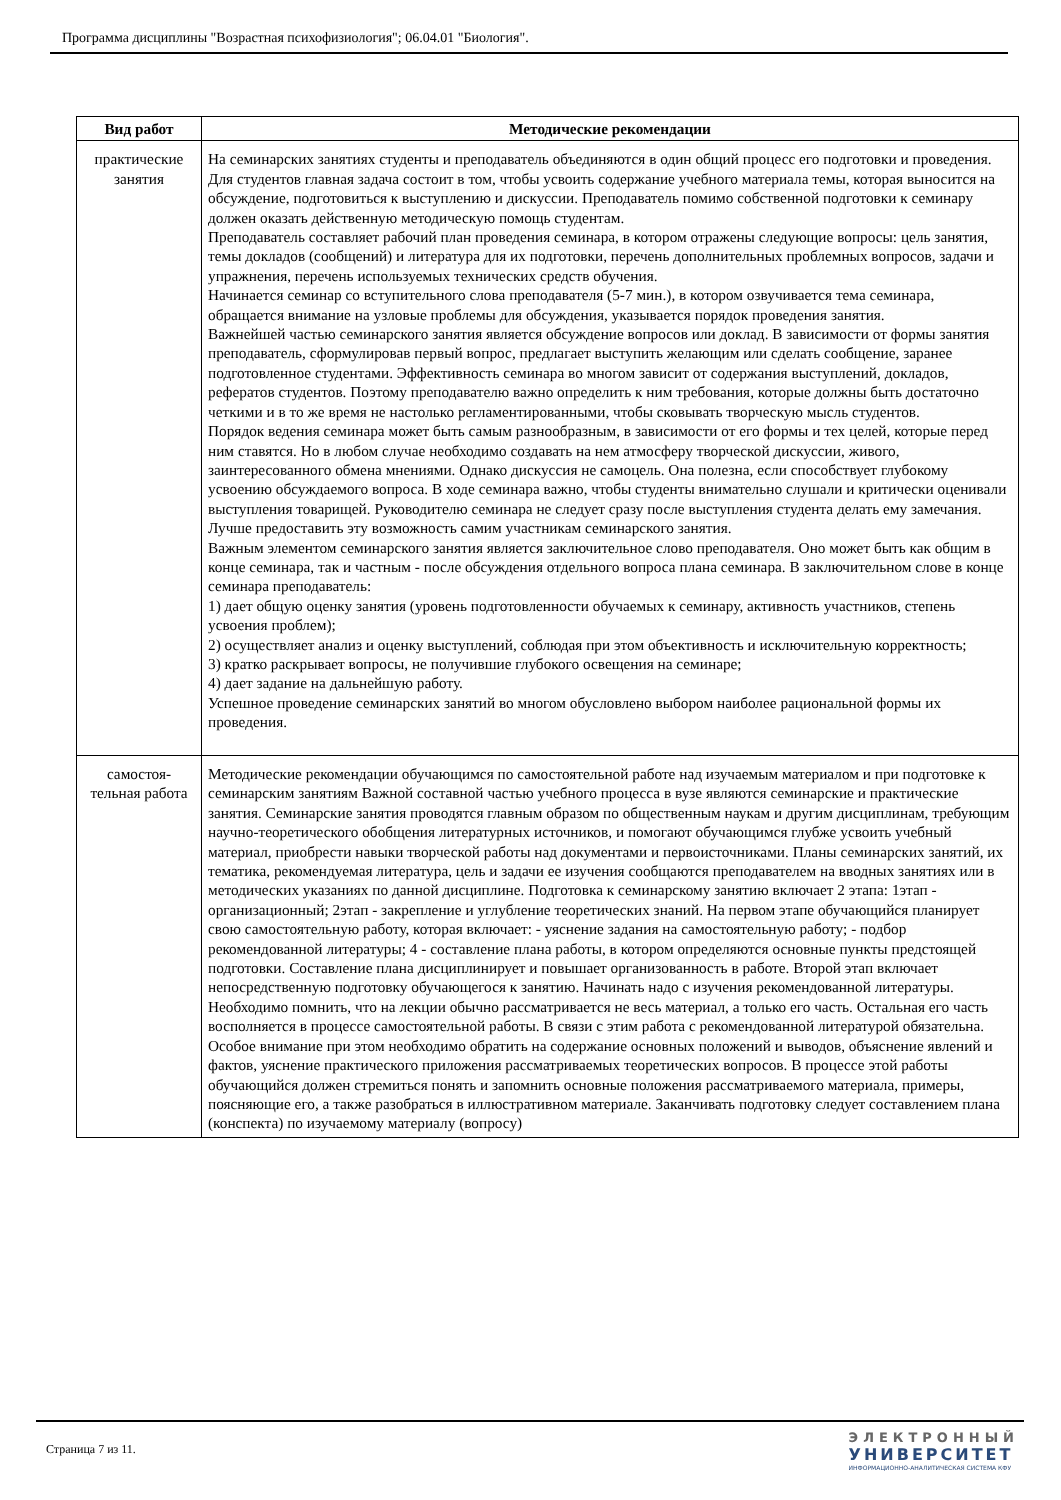Программа дисциплины "Возрастная психофизиология"; 06.04.01 "Биология".
| Вид работ | Методические рекомендации |
| --- | --- |
| практические занятия | На семинарских занятиях студенты и преподаватель объединяются в один общий процесс его подготовки и проведения. Для студентов главная задача состоит в том, чтобы усвоить содержание учебного материала темы, которая выносится на обсуждение, подготовиться к выступлению и дискуссии. Преподаватель помимо собственной подготовки к семинару должен оказать действенную методическую помощь студентам. Преподаватель составляет рабочий план проведения семинара, в котором отражены следующие вопросы: цель занятия, темы докладов (сообщений) и литература для их подготовки, перечень дополнительных проблемных вопросов, задачи и упражнения, перечень используемых технических средств обучения. Начинается семинар со вступительного слова преподавателя (5-7 мин.), в котором озвучивается тема семинара, обращается внимание на узловые проблемы для обсуждения, указывается порядок проведения занятия. Важнейшей частью семинарского занятия является обсуждение вопросов или доклад. В зависимости от формы занятия преподаватель, сформулировав первый вопрос, предлагает выступить желающим или сделать сообщение, заранее подготовленное студентами. Эффективность семинара во многом зависит от содержания выступлений, докладов, рефератов студентов. Поэтому преподавателю важно определить к ним требования, которые должны быть достаточно четкими и в то же время не настолько регламентированными, чтобы сковывать творческую мысль студентов. Порядок ведения семинара может быть самым разнообразным, в зависимости от его формы и тех целей, которые перед ним ставятся. Но в любом случае необходимо создавать на нем атмосферу творческой дискуссии, живого, заинтересованного обмена мнениями. Однако дискуссия не самоцель. Она полезна, если способствует глубокому усвоению обсуждаемого вопроса. В ходе семинара важно, чтобы студенты внимательно слушали и критически оценивали выступления товарищей. Руководителю семинара не следует сразу после выступления студента делать ему замечания. Лучше предоставить эту возможность самим участникам семинарского занятия. Важным элементом семинарского занятия является заключительное слово преподавателя. Оно может быть как общим в конце семинара, так и частным - после обсуждения отдельного вопроса плана семинара. В заключительном слове в конце семинара преподаватель: 1) дает общую оценку занятия (уровень подготовленности обучаемых к семинару, активность участников, степень усвоения проблем); 2) осуществляет анализ и оценку выступлений, соблюдая при этом объективность и исключительную корректность; 3) кратко раскрывает вопросы, не получившие глубокого освещения на семинаре; 4) дает задание на дальнейшую работу. Успешное проведение семинарских занятий во многом обусловлено выбором наиболее рациональной формы их проведения. |
| самостоя- тельная работа | Методические рекомендации обучающимся по самостоятельной работе над изучаемым материалом и при подготовке к семинарским занятиям Важной составной частью учебного процесса в вузе являются семинарские и практические занятия. Семинарские занятия проводятся главным образом по общественным наукам и другим дисциплинам, требующим научно-теоретического обобщения литературных источников, и помогают обучающимся глубже усвоить учебный материал, приобрести навыки творческой работы над документами и первоисточниками. Планы семинарских занятий, их тематика, рекомендуемая литература, цель и задачи ее изучения сообщаются преподавателем на вводных занятиях или в методических указаниях по данной дисциплине. Подготовка к семинарскому занятию включает 2 этапа: 1этап - организационный; 2этап - закрепление и углубление теоретических знаний. На первом этапе обучающийся планирует свою самостоятельную работу, которая включает: - уяснение задания на самостоятельную работу; - подбор рекомендованной литературы; 4 - составление плана работы, в котором определяются основные пункты предстоящей подготовки. Составление плана дисциплинирует и повышает организованность в работе. Второй этап включает непосредственную подготовку обучающегося к занятию. Начинать надо с изучения рекомендованной литературы. Необходимо помнить, что на лекции обычно рассматривается не весь материал, а только его часть. Остальная его часть восполняется в процессе самостоятельной работы. В связи с этим работа с рекомендованной литературой обязательна. Особое внимание при этом необходимо обратить на содержание основных положений и выводов, объяснение явлений и фактов, уяснение практического приложения рассматриваемых теоретических вопросов. В процессе этой работы обучающийся должен стремиться понять и запомнить основные положения рассматриваемого материала, примеры, поясняющие его, а также разобраться в иллюстративном материале. Заканчивать подготовку следует составлением плана (конспекта) по изучаемому материалу (вопросу) |
Страница 7 из 11.
ЭЛЕКТРОННЫЙ
УНИВЕРСИТЕТ
ИНФОРМАЦИОННО-АНАЛИТИЧЕСКАЯ СИСТЕМА КФУ